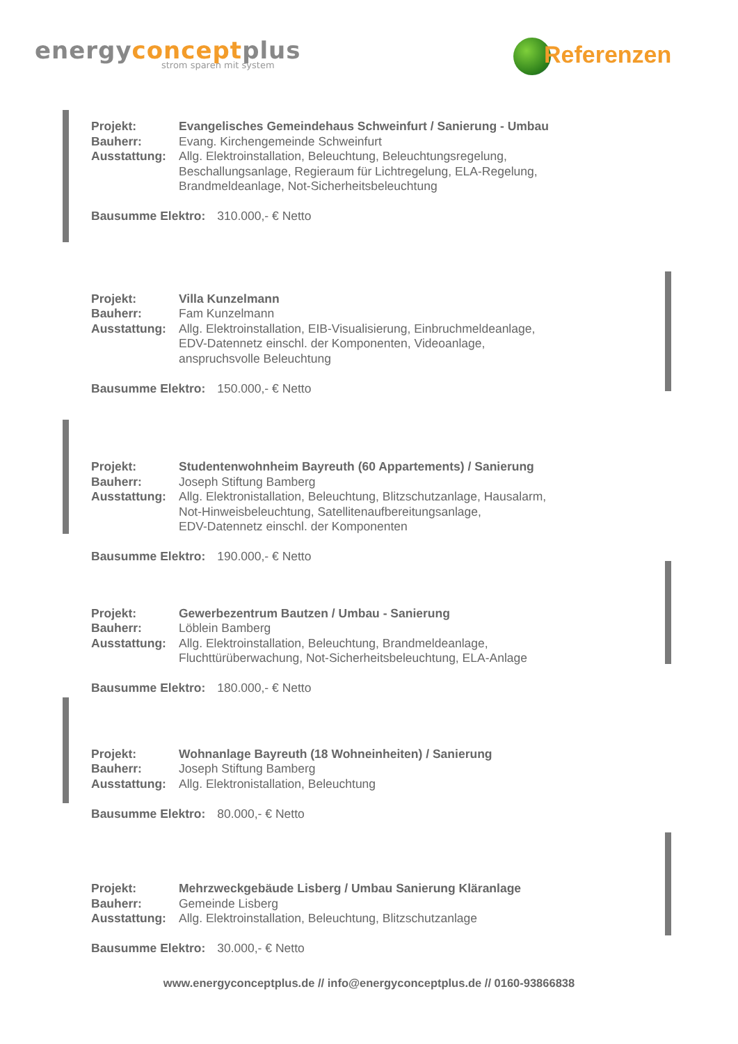energyconceptplus
strom sparen mit system
Referenzen
Projekt: Evangelisches Gemeindehaus Schweinfurt / Sanierung - Umbau
Bauherr: Evang. Kirchengemeinde Schweinfurt
Ausstattung: Allg. Elektroinstallation, Beleuchtung, Beleuchtungsregelung,
Beschallungsanlage, Regieraum für Lichtregelung, ELA-Regelung,
Brandmeldeanlage, Not-Sicherheitsbeleuchtung
Bausumme Elektro: 310.000,- € Netto
Projekt: Villa Kunzelmann
Bauherr: Fam Kunzelmann
Ausstattung: Allg. Elektroinstallation, EIB-Visualisierung, Einbruchmeldeanlage,
EDV-Datennetz einschl. der Komponenten, Videoanlage,
anspruchsvolle Beleuchtung
Bausumme Elektro: 150.000,- € Netto
Projekt: Studentenwohnheim Bayreuth (60 Appartements) / Sanierung
Bauherr: Joseph Stiftung Bamberg
Ausstattung: Allg. Elektronistallation, Beleuchtung, Blitzschutzanlage, Hausalarm,
Not-Hinweisbeleuchtung, Satellitenaufbereitungsanlage,
EDV-Datennetz einschl. der Komponenten
Bausumme Elektro: 190.000,- € Netto
Projekt: Gewerbezentrum Bautzen / Umbau - Sanierung
Bauherr: Löblein Bamberg
Ausstattung: Allg. Elektroinstallation, Beleuchtung, Brandmeldeanlage,
Fluchttürüberwachung, Not-Sicherheitsbeleuchtung, ELA-Anlage
Bausumme Elektro: 180.000,- € Netto
Projekt: Wohnanlage Bayreuth (18 Wohneinheiten) / Sanierung
Bauherr: Joseph Stiftung Bamberg
Ausstattung: Allg. Elektronistallation, Beleuchtung
Bausumme Elektro: 80.000,- € Netto
Projekt: Mehrzweckgebäude Lisberg / Umbau Sanierung Kläranlage
Bauherr: Gemeinde Lisberg
Ausstattung: Allg. Elektroinstallation, Beleuchtung, Blitzschutzanlage
Bausumme Elektro: 30.000,- € Netto
www.energyconceptplus.de // info@energyconceptplus.de // 0160-93866838